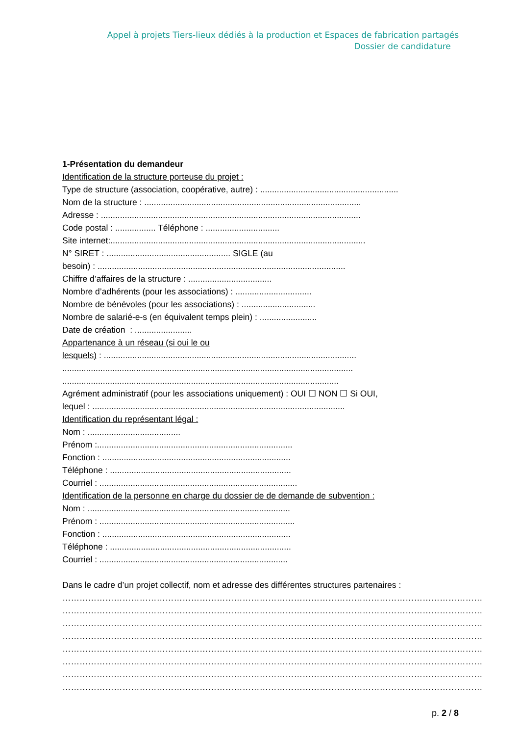Appel à projets Tiers-lieux dédiés à la production et Espaces de fabrication partagés
Dossier de candidature
1-Présentation du demandeur
Identification de la structure porteuse du projet :
Type de structure (association, coopérative, autre) : ..........................................................
Nom de la structure : ...........................................................................................
Adresse : .............................................................................................................
Code postal : ................. Téléphone : ...............................
Site internet:...........................................................................................................
N° SIRET : .................................................... SIGLE (au
besoin) : ........................................................................................................
Chiffre d’affaires de la structure : ...................................
Nombre d’adhérents (pour les associations) : ................................
Nombre de bénévoles (pour les associations) : ...............................
Nombre de salarié-e-s (en équivalent temps plein) : ........................
Date de création : ........................
Appartenance à un réseau (si oui le ou
lesquels) : ..........................................................................................................
..........................................................................................................................
....................................................................................................................
Agrément administratif (pour les associations uniquement) : OUI ☐ NON ☐ Si OUI,
lequel : ..........................................................................................................
Identification du représentant légal :
Nom : .......................................
Prénom :..................................................................................
Fonction : ...............................................................................
Téléphone : ............................................................................
Courriel : ...................................................................................
Identification de la personne en charge du dossier de de demande de subvention :
Nom : .....................................................................................
Prénom : ..................................................................................
Fonction : ...............................................................................
Téléphone : ............................................................................
Courriel : ...............................................................................
Dans le cadre d’un projet collectif, nom et adresse des différentes structures partenaires :
…………………………………………………………………………………………………………………………………
…………………………………………………………………………………………………………………………………
…………………………………………………………………………………………………………………………………
…………………………………………………………………………………………………………………………………
…………………………………………………………………………………………………………………………………
…………………………………………………………………………………………………………………………………
…………………………………………………………………………………………………………………………………
…………………………………………………………………………………………………………………………………
p. 2 / 8